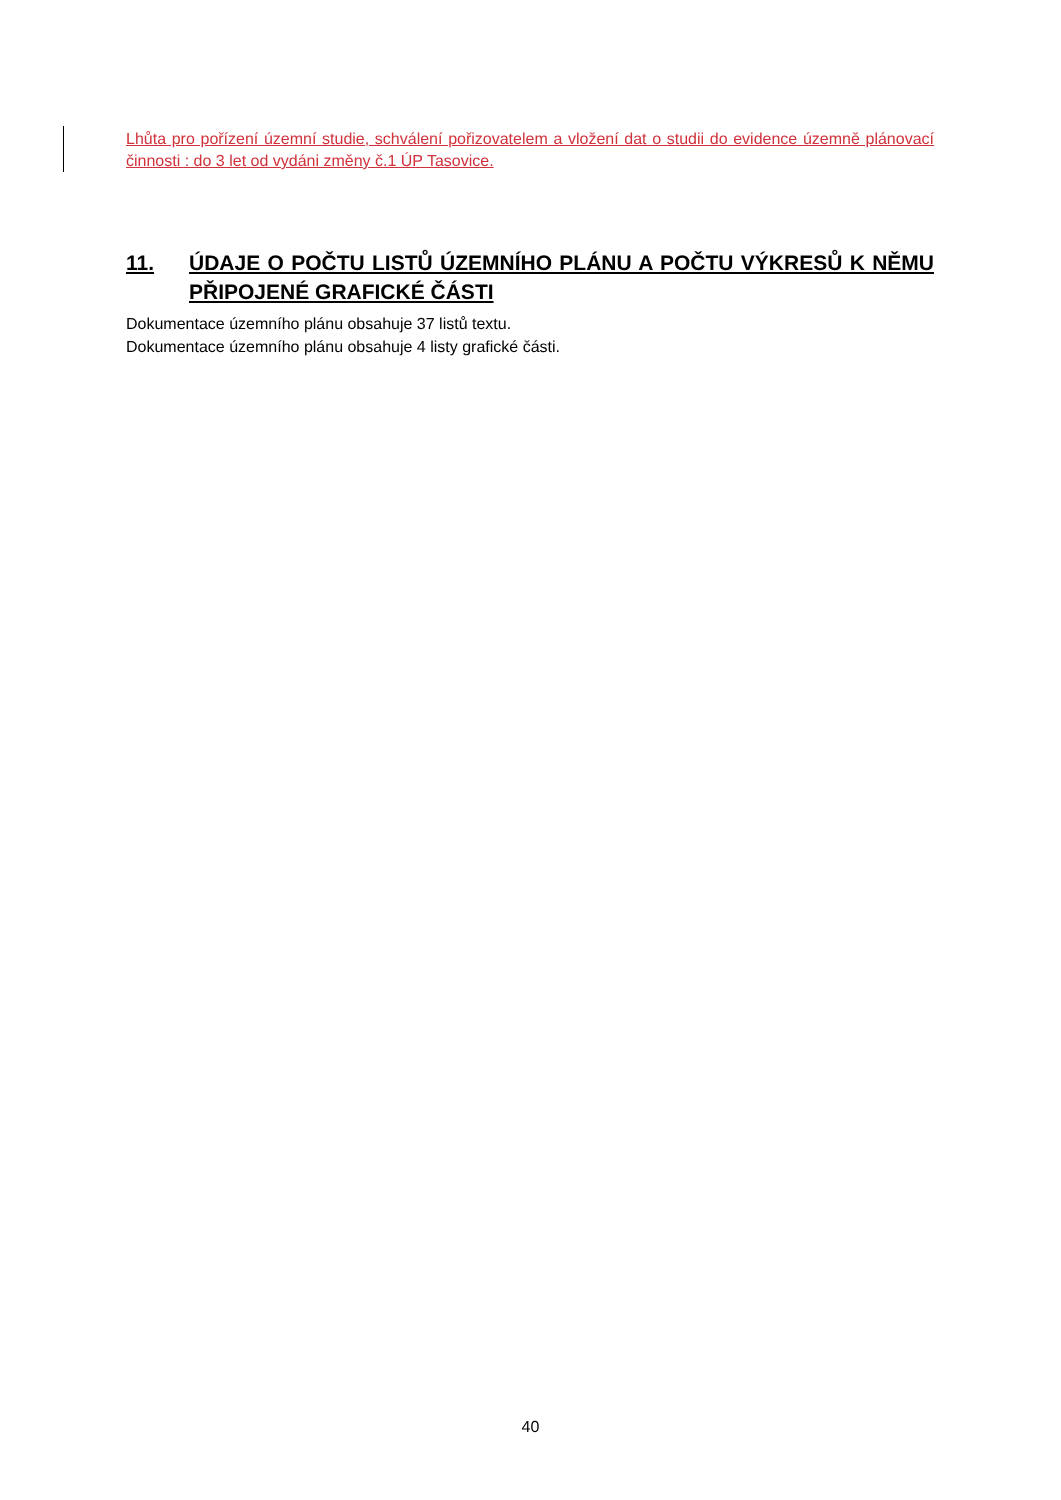Lhůta pro pořízení územní studie, schválení pořizovatelem a vložení dat o studii do evidence územně plánovací činnosti : do 3 let od vydáni změny č.1 ÚP Tasovice.
11. ÚDAJE O POČTU LISTŮ ÚZEMNÍHO PLÁNU A POČTU VÝKRESŮ K NĚMU PŘIPOJENÉ GRAFICKÉ ČÁSTI
Dokumentace územního plánu obsahuje 37 listů textu.
Dokumentace územního plánu obsahuje 4 listy grafické části.
40